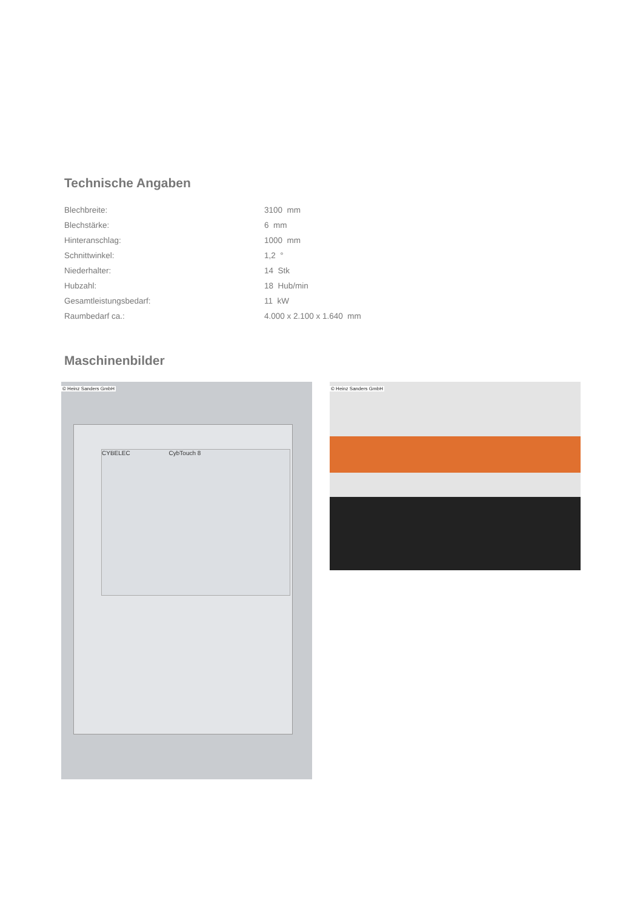Technische Angaben
| Blechbreite: | 3100 mm |
| Blechstärke: | 6 mm |
| Hinteranschlag: | 1000 mm |
| Schnittwinkel: | 1,2 ° |
| Niederhalter: | 14 Stk |
| Hubzahl: | 18 Hub/min |
| Gesamtleistungsbedarf: | 11 kW |
| Raumbedarf ca.: | 4.000 x 2.100 x 1.640 mm |
Maschinenbilder
© Heinz Sanders GmbH
CYBELEC CybTouch 8
© Heinz Sanders GmbH